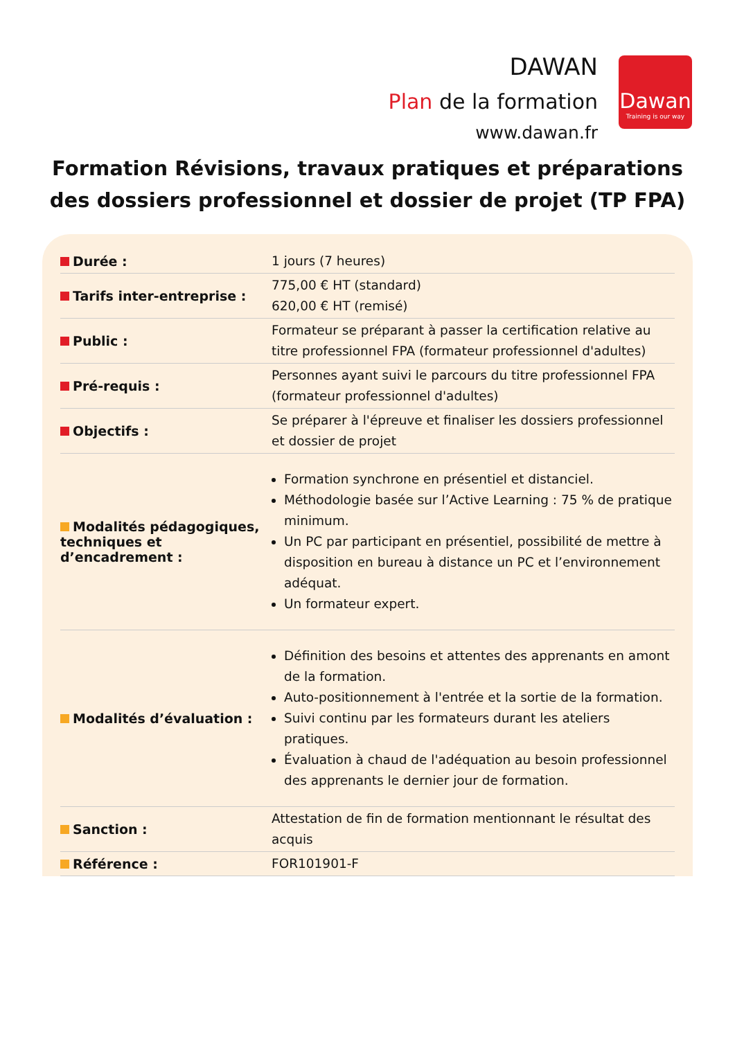DAWAN
Plan de la formation
www.dawan.fr
Dawan
Training is our way
Formation Révisions, travaux pratiques et préparations des dossiers professionnel et dossier de projet (TP FPA)
| Durée : | 1 jours (7 heures) |
| Tarifs inter-entreprise : | 775,00 € HT (standard) 620,00 € HT (remisé) |
| Public : | Formateur se préparant à passer la certification relative au titre professionnel FPA (formateur professionnel d'adultes) |
| Pré-requis : | Personnes ayant suivi le parcours du titre professionnel FPA (formateur professionnel d'adultes) |
| Objectifs : | Se préparer à l'épreuve et finaliser les dossiers professionnel et dossier de projet |
| Modalités pédagogiques, techniques et d’encadrement : | Formation synchrone en présentiel et distanciel. Méthodologie basée sur l’Active Learning : 75 % de pratique minimum. Un PC par participant en présentiel, possibilité de mettre à disposition en bureau à distance un PC et l’environnement adéquat. Un formateur expert. |
| Modalités d’évaluation : | Définition des besoins et attentes des apprenants en amont de la formation. Auto-positionnement à l'entrée et la sortie de la formation. Suivi continu par les formateurs durant les ateliers pratiques. Évaluation à chaud de l'adéquation au besoin professionnel des apprenants le dernier jour de formation. |
| Sanction : | Attestation de fin de formation mentionnant le résultat des acquis |
| Référence : | FOR101901-F |